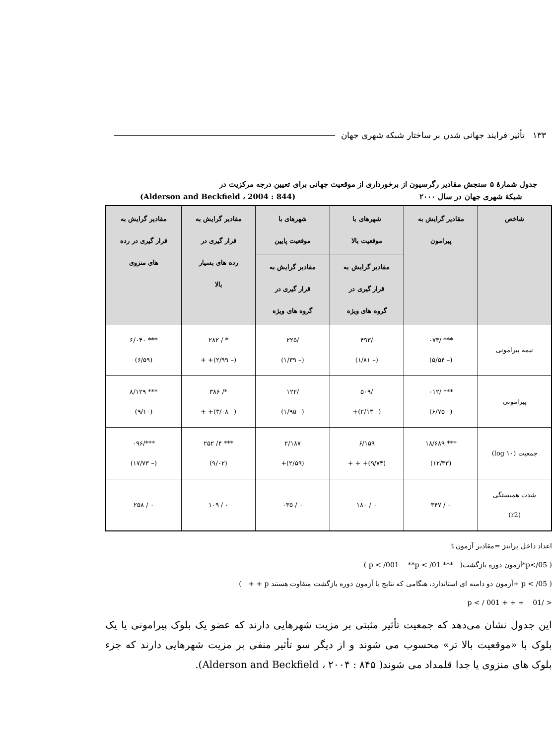١٣٣ تأثیر فرایند جهانی شدن بر ساختار شبکه شهری جهان
جدول شمارهٔ ۵ سنجش مقادیر رگرسیون از برخورداری از موقعیت جهانی برای تعیین درجه مرکزیت در
شبکهٔ شهری جهان در سال ۲۰۰۰ (Alderson and Beckfield ، 2004 : 844)
| شاخص | مقادیر گرایش به پیرامون | شهرهای با موقعیت بالا | شهرهای با موقعیت پایین | مقادیر گرایش به قرار گیری در رده های بسیار بالا | مقادیر گرایش به قرار گیری در رده های منزوی |
| --- | --- | --- | --- | --- | --- |
| | | مقادیر گرایش به قرار گیری در گروه های ویژه | مقادیر گرایش به قرار گیری در گروه های ویژه | | |
| نیمه پیرامونی | *** /۰۷۳ (– ۵/۵۴) | /۴۹۳ (– ۱/۸۱) | /۲۲۵ (– ۱/۳۹) | * / ۲۸۲ (– ۲/۹۹)+ + | *** ۶/۰۴۰ (۶/۵۹) |
| پیرامونی | *** /۰۱۲ (– ۶/۷۵) | /۵۰۹ (– ۲/۱۳)+ | /۱۲۲ (– ۱/۹۵) | */ ۳۸۶ (– ۳/۰۸)+ + | *** ۸/۱۲۹ (۹/۱۰) |
| جمعیت (log ۱۰) | *** ۱۸/۶۸۹ (۱۲/۳۳) | ۶/۱۵۹ (۹/۷۴)+ + + | ۲/۱۸۷ (۲/۵۹)+ | *** ۴/ ۲۵۲ (۹/۰۲) | ***/۰۹۶ (– ۱۷/۷۳) |
| شدت همبستگی (r2) | ۰ / ۳۴۷ | ۰ / ۱۸۰ | ۰ / ۰۳۵ | ۰ / ۱۰۹ | ۰ / ۲۵۸ |
اعداد داخل پرانتز =مقادیر آزمون t
( p</05*آزمون دوره بازگشت( *** p < /001 **p < /01 )
( p < /05 +آزمون دو دامنه ای استاندارد، هنگامی که نتایج با آزمون دوره بازگشت متفاوت هستند p + + )
< /01 + + + p < / 001
این جدول نشان می‌دهد که جمعیت تأثیر مثبتی بر مزیت شهرهایی دارند که عضو یک بلوک پیرامونی یا یک بلوک با «موقعیت بالا تر» محسوب می شوند و از دیگر سو تأثیر منفی بر مزیت شهرهایی دارند که جزء بلوک های منزوی یا جدا قلمداد می شوند( Alderson and Beckfield ، ۲۰۰۴ : ۸۴۵).